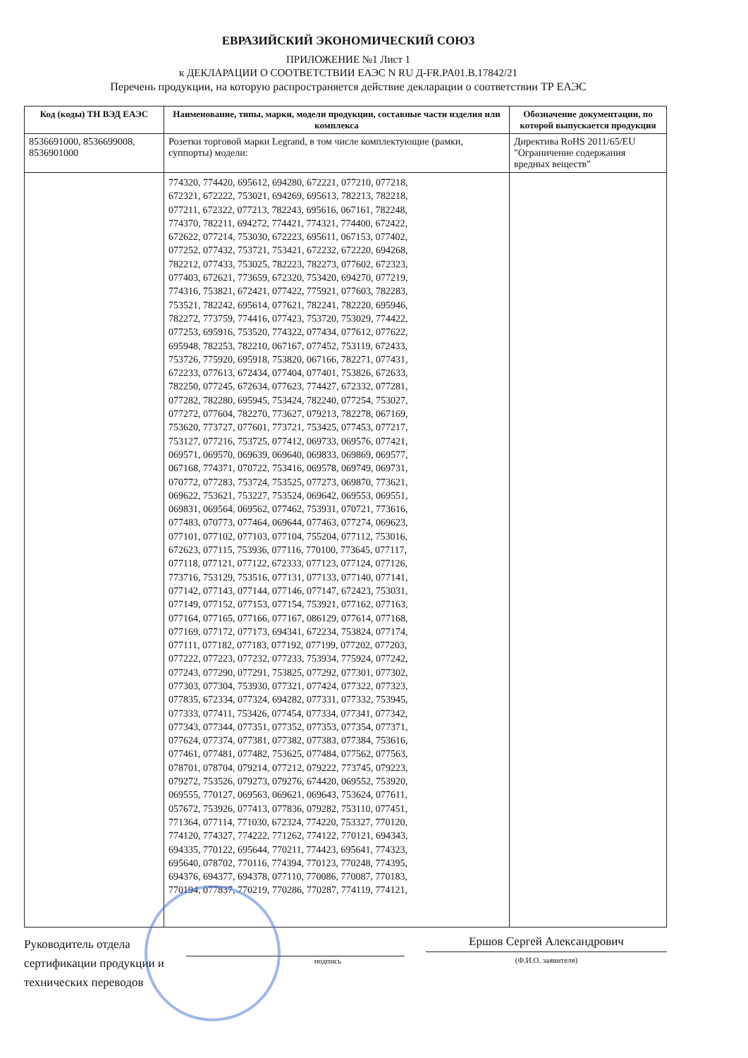ЕВРАЗИЙСКИЙ ЭКОНОМИЧЕСКИЙ СОЮЗ
ПРИЛОЖЕНИЕ №1 Лист 1
к ДЕКЛАРАЦИИ О СООТВЕТСТВИИ ЕАЭС N RU Д-FR.PA01.B.17842/21
Перечень продукции, на которую распространяется действие декларации о соответствии ТР ЕАЭС
| Код (коды) ТН ВЭД ЕАЭС | Наименование, типы, марки, модели продукции, составные части изделия или комплекса | Обозначение документации, по которой выпускается продукция |
| --- | --- | --- |
| 8536691000, 8536699008, 8536901000 | Розетки торговой марки Legrand, в том числе комплектующие (рамки, суппорты) модели: | Директива RoHS 2011/65/EU "Ограничение содержания вредных веществ" |
| | 774320, 774420, 695612, 694280, 672221, 077210, 077218, 672321, 672222, 753021, 694269, 695613, 782213, 782218, 077211, 672322, 077213, 782243, 695616, 067161, 782248, 774370, 782211, 694272, 774421, 774321, 774400, 672422, 672622, 077214, 753030, 672223, 695611, 067153, 077402, 077252, 077432, 753721, 753421, 672232, 672220, 694268, 782212, 077433, 753025, 782223, 782273, 077602, 672323, 077403, 672621, 773659, 672320, 753420, 694270, 077219, 774316, 753821, 672421, 077422, 775921, 077603, 782283, 753521, 782242, 695614, 077621, 782241, 782220, 695946, 782272, 773759, 774416, 077423, 753720, 753029, 774422, 077253, 695916, 753520, 774322, 077434, 077612, 077622, 695948, 782253, 782210, 067167, 077452, 753119, 672433, 753726, 775920, 695918, 753820, 067166, 782271, 077431, 672233, 077613, 672434, 077404, 077401, 753826, 672633, 782250, 077245, 672634, 077623, 774427, 672332, 077281, 077282, 782280, 695945, 753424, 782240, 077254, 753027, 077272, 077604, 782270, 773627, 079213, 782278, 067169, 753620, 773727, 077601, 773721, 753425, 077453, 077217, 753127, 077216, 753725, 077412, 069733, 069576, 077421, 069571, 069570, 069639, 069640, 069833, 069869, 069577, 067168, 774371, 070722, 753416, 069578, 069749, 069731, 070772, 077283, 753724, 753525, 077273, 069870, 773621, 069622, 753621, 753227, 753524, 069642, 069553, 069551, 069831, 069564, 069562, 077462, 753931, 070721, 773616, 077483, 070773, 077464, 069644, 077463, 077274, 069623, 077101, 077102, 077103, 077104, 755204, 077112, 753016, 672623, 077115, 753936, 077116, 770100, 773645, 077117, 077118, 077121, 077122, 672333, 077123, 077124, 077126, 773716, 753129, 753516, 077131, 077133, 077140, 077141, 077142, 077143, 077144, 077146, 077147, 672423, 753031, 077149, 077152, 077153, 077154, 753921, 077162, 077163, 077164, 077165, 077166, 077167, 086129, 077614, 077168, 077169, 077172, 077173, 694341, 672234, 753824, 077174, 077111, 077182, 077183, 077192, 077199, 077202, 077203, 077222, 077223, 077232, 077233, 753934, 775924, 077242, 077243, 077290, 077291, 753825, 077292, 077301, 077302, 077303, 077304, 753930, 077321, 077424, 077322, 077323, 077835, 672334, 077324, 694282, 077331, 077332, 753945, 077333, 077411, 753426, 077454, 077334, 077341, 077342, 077343, 077344, 077351, 077352, 077353, 077354, 077371, 077624, 077374, 077381, 077382, 077383, 077384, 753616, 077461, 077481, 077482, 753625, 077484, 077562, 077563, 078701, 078704, 079214, 077212, 079222, 773745, 079223, 079272, 753526, 079273, 079276, 674420, 069552, 753920, 069555, 770127, 069563, 069621, 069643, 753624, 077611, 057672, 753926, 077413, 077836, 079282, 753110, 077451, 771364, 077114, 771030, 672324, 774220, 753327, 770120, 774120, 774327, 774222, 771262, 774122, 770121, 694343, 694335, 770122, 695644, 770211, 774423, 695641, 774323, 695640, 078702, 770116, 774394, 770123, 770248, 774395, 694376, 694377, 694378, 077110, 770086, 770087, 770183, 770194, 077837, 770219, 770286, 770287, 774119, 774121, | |
Руководитель отдела сертификации продукции и технических переводов
подпись
Ершов Сергей Александрович
(Ф.И.О. заявителя)